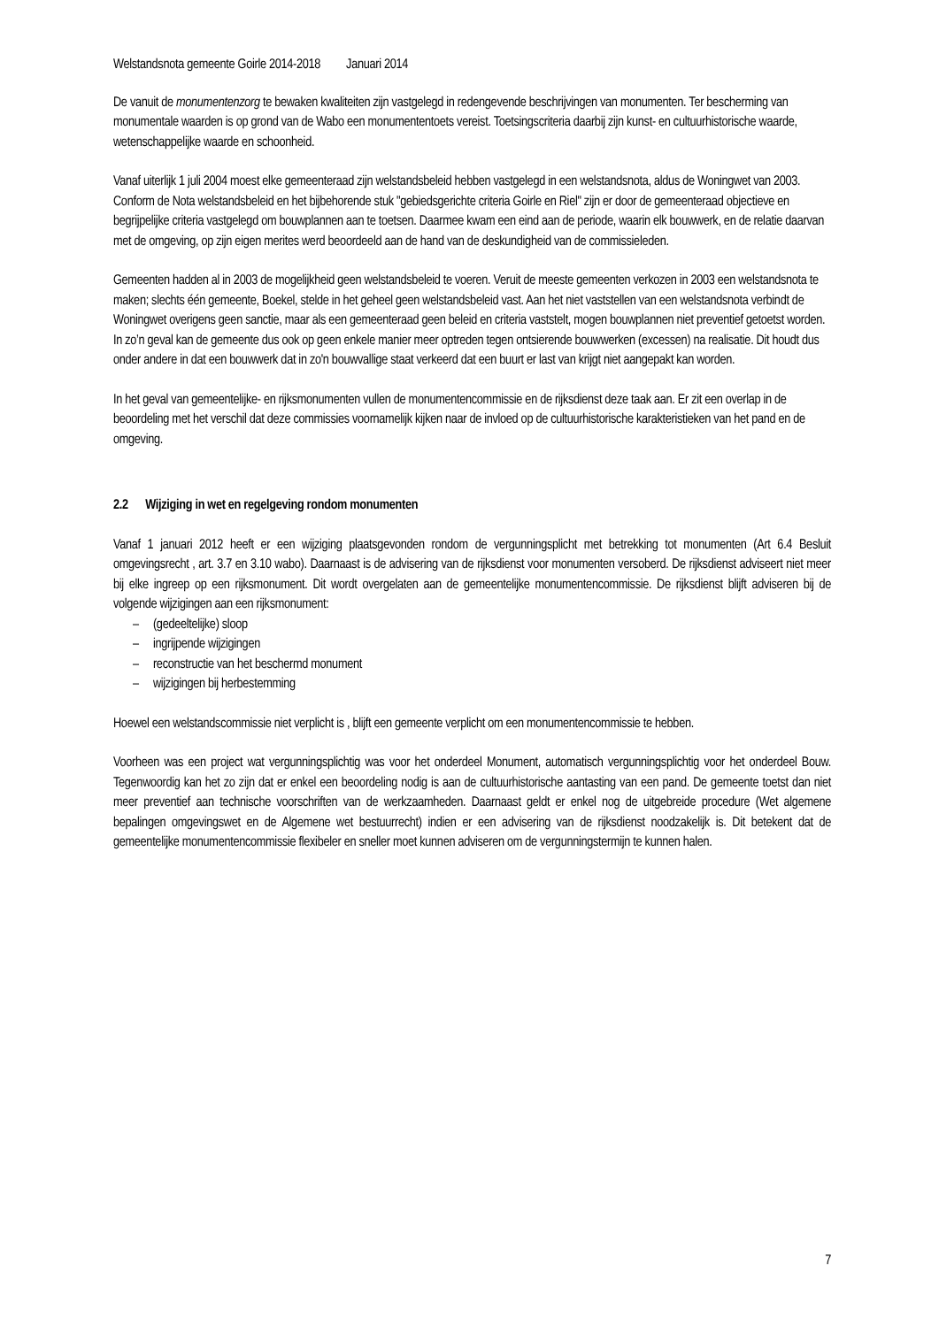Welstandsnota gemeente Goirle 2014-2018 Januari 2014
De vanuit de monumentenzorg te bewaken kwaliteiten zijn vastgelegd in redengevende beschrijvingen van monumenten. Ter bescherming van monumentale waarden is op grond van de Wabo een monumententoets vereist. Toetsingscriteria daarbij zijn kunst- en cultuurhistorische waarde, wetenschappelijke waarde en schoonheid.
Vanaf uiterlijk 1 juli 2004 moest elke gemeenteraad zijn welstandsbeleid hebben vastgelegd in een welstandsnota, aldus de Woningwet van 2003. Conform de Nota welstandsbeleid en het bijbehorende stuk "gebiedsgerichte criteria Goirle en Riel" zijn er door de gemeenteraad objectieve en begrijpelijke criteria vastgelegd om bouwplannen aan te toetsen. Daarmee kwam een eind aan de periode, waarin elk bouwwerk, en de relatie daarvan met de omgeving, op zijn eigen merites werd beoordeeld aan de hand van de deskundigheid van de commissieleden.
Gemeenten hadden al in 2003 de mogelijkheid geen welstandsbeleid te voeren. Veruit de meeste gemeenten verkozen in 2003 een welstandsnota te maken; slechts één gemeente, Boekel, stelde in het geheel geen welstandsbeleid vast. Aan het niet vaststellen van een welstandsnota verbindt de Woningwet overigens geen sanctie, maar als een gemeenteraad geen beleid en criteria vaststelt, mogen bouwplannen niet preventief getoetst worden. In zo’n geval kan de gemeente dus ook op geen enkele manier meer optreden tegen ontsierende bouwwerken (excessen) na realisatie. Dit houdt dus onder andere in dat een bouwwerk dat in zo'n bouwvallige staat verkeerd dat een buurt er last van krijgt niet aangepakt kan worden.
In het geval van gemeentelijke- en rijksmonumenten vullen de monumentencommissie en de rijksdienst deze taak aan. Er zit een overlap in de beoordeling met het verschil dat deze commissies voornamelijk kijken naar de invloed op de cultuurhistorische karakteristieken van het pand en de omgeving.
2.2 Wijziging in wet en regelgeving rondom monumenten
Vanaf 1 januari 2012 heeft er een wijziging plaatsgevonden rondom de vergunningsplicht met betrekking tot monumenten (Art 6.4 Besluit omgevingsrecht , art. 3.7 en 3.10 wabo). Daarnaast is de advisering van de rijksdienst voor monumenten versoberd. De rijksdienst adviseert niet meer bij elke ingreep op een rijksmonument. Dit wordt overgelaten aan de gemeentelijke monumentencommissie. De rijksdienst blijft adviseren bij de volgende wijzigingen aan een rijksmonument:
– (gedeeltelijke) sloop
– ingrijpende wijzigingen
– reconstructie van het beschermd monument
– wijzigingen bij herbestemming
Hoewel een welstandscommissie niet verplicht is , blijft een gemeente verplicht om een monumentencommissie te hebben.
Voorheen was een project wat vergunningsplichtig was voor het onderdeel Monument, automatisch vergunningsplichtig voor het onderdeel Bouw. Tegenwoordig kan het zo zijn dat er enkel een beoordeling nodig is aan de cultuurhistorische aantasting van een pand. De gemeente toetst dan niet meer preventief aan technische voorschriften van de werkzaamheden. Daarnaast geldt er enkel nog de uitgebreide procedure (Wet algemene bepalingen omgevingswet en de Algemene wet bestuurrecht) indien er een advisering van de rijksdienst noodzakelijk is. Dit betekent dat de gemeentelijke monumentencommissie flexibeler en sneller moet kunnen adviseren om de vergunningstermijn te kunnen halen.
7